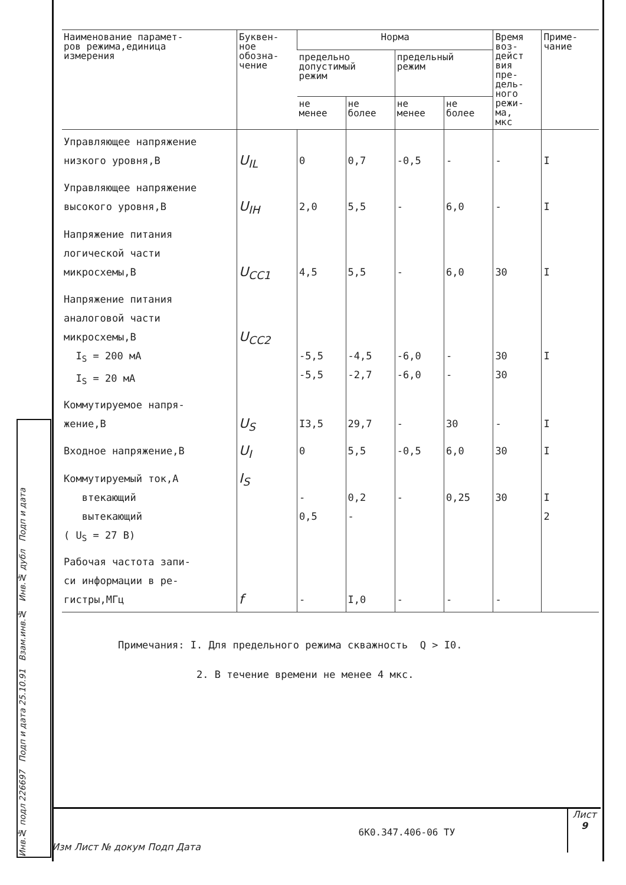| Наименование парамет- ров режима,единица измерения | Буквен- ное обозна- чение | Норма | | | | Время воз- дейст вия пре- дель- ного режи- ма, мкс | Приме- чание |
| --- | --- | --- | --- | --- | --- | --- | --- |
| | | предельно допустимый режим | | предельный режим | | | |
| | | не менее | не более | не менее | не более | | |
| Управляющее напряжение низкого уровня,В | U<sub>IL</sub> | 0 | 0,7 | -0,5 | - | - | I |
| Управляющее напряжение высокого уровня,В | U<sub>IH</sub> | 2,0 | 5,5 | - | 6,0 | - | I |
| Напряжение питания логической части микросхемы,В | U<sub>CC1</sub> | 4,5 | 5,5 | - | 6,0 | 30 | I |
| Напряжение питания аналоговой части микросхемы,В I<sub>S</sub> = 200 мА I<sub>S</sub> = 20 мА | U<sub>CC2</sub> | -5,5 -5,5 | -4,5 -2,7 | -6,0 -6,0 | - - | 30 30 | I |
| Коммутируемое напря- жение,В | U<sub>S</sub> | I3,5 | 29,7 | - | 30 | - | I |
| Входное напряжение,В | U<sub>I</sub> | 0 | 5,5 | -0,5 | 6,0 | 30 | I |
| Коммутируемый ток,А втекающий вытекающий ( U<sub>S</sub> = 27 В) | I<sub>S</sub> | - 0,5 | 0,2 - | - | 0,25 | 30 | I 2 |
| Рабочая частота запи- си информации в ре- гистры,МГц | f | - | I,0 | - | - | - | |
Примечания: I. Для предельного режима скважность Q > I0.
2. В течение времени не менее 4 мкс.
Изм Лист № докум Подп Дата
6К0.347.406-06 ТУ
Лист
9
Инв.№ подл 226697 Подп и дата 25.10.91 Взам.инв.№ Инв.№ дубл Подп и дата